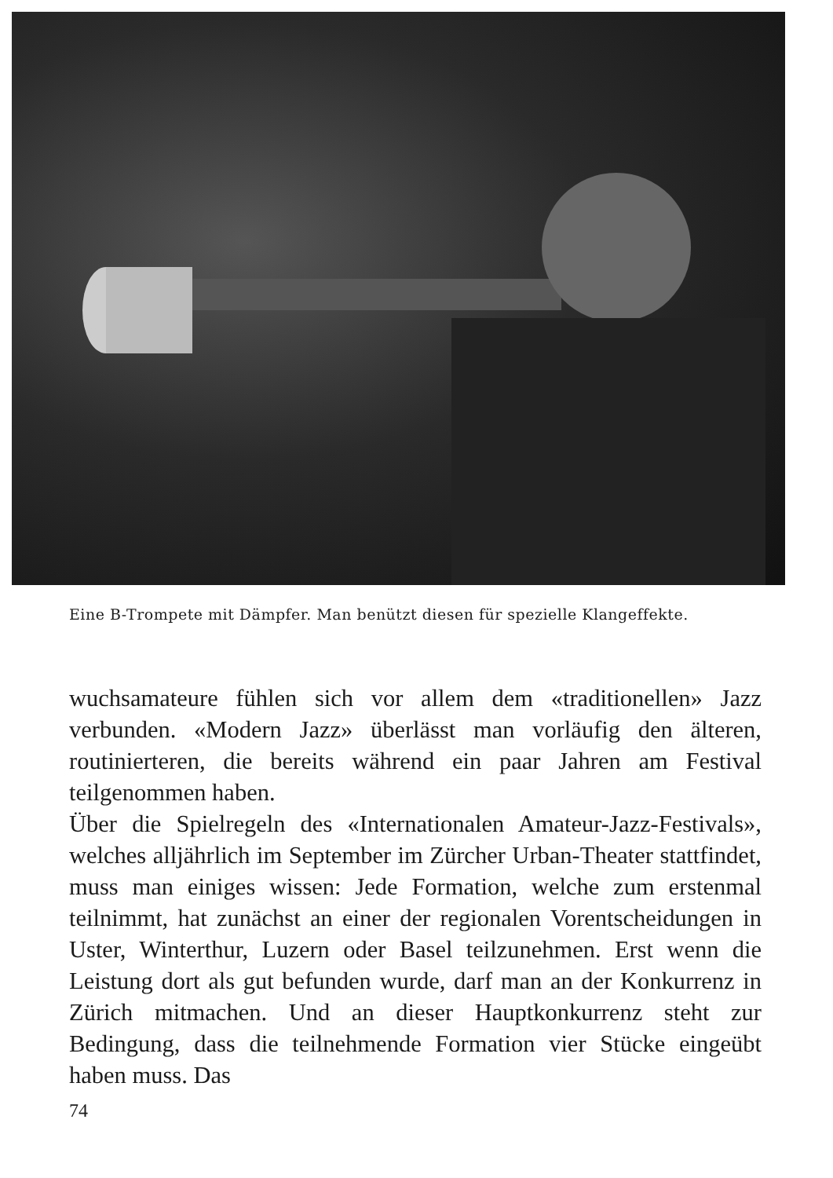Eine B-Trompete mit Dämpfer. Man benützt diesen für spezielle Klang­effekte.
wuchsamateure fühlen sich vor allem dem «traditionellen» Jazz verbunden. «Modern Jazz» überlässt man vorläufig den älteren, routinierteren, die bereits während ein paar Jahren am Festival teilgenommen haben.
Über die Spielregeln des «Internationalen Amateur-Jazz-Festivals», welches alljährlich im September im Zürcher Urban-Theater stattfindet, muss man einiges wissen: Jede Formation, welche zum erstenmal teilnimmt, hat zunächst an einer der regionalen Vorentscheidungen in Uster, Winterthur, Luzern oder Basel teilzunehmen. Erst wenn die Leistung dort als gut befunden wurde, darf man an der Konkurrenz in Zürich mitmachen. Und an dieser Hauptkonkurrenz steht zur Bedingung, dass die teilnehmende Formation vier Stücke eingeübt haben muss. Das
74